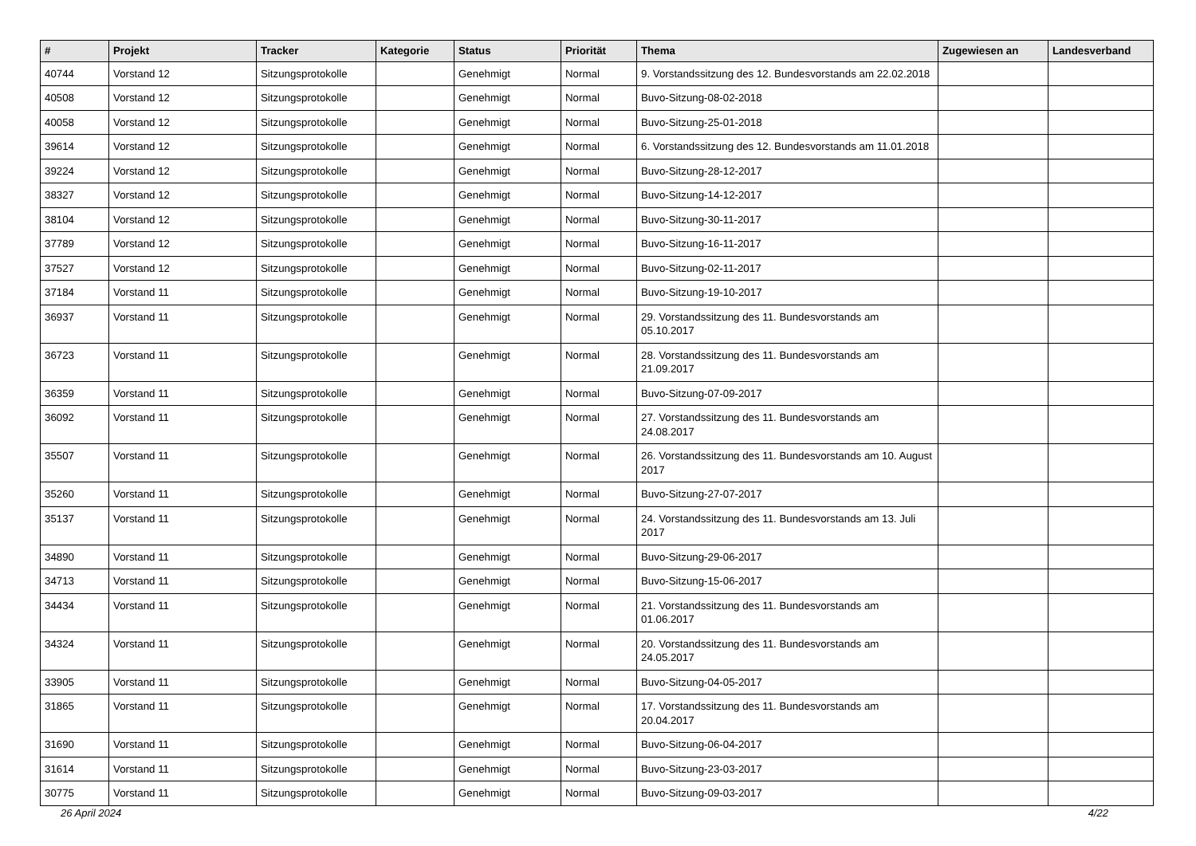| # | Projekt | Tracker | Kategorie | Status | Priorität | Thema | Zugewiesen an | Landesverband |
| --- | --- | --- | --- | --- | --- | --- | --- | --- |
| 40744 | Vorstand 12 | Sitzungsprotokolle | | Genehmigt | Normal | 9. Vorstandssitzung des 12. Bundesvorstands am 22.02.2018 | | |
| 40508 | Vorstand 12 | Sitzungsprotokolle | | Genehmigt | Normal | Buvo-Sitzung-08-02-2018 | | |
| 40058 | Vorstand 12 | Sitzungsprotokolle | | Genehmigt | Normal | Buvo-Sitzung-25-01-2018 | | |
| 39614 | Vorstand 12 | Sitzungsprotokolle | | Genehmigt | Normal | 6. Vorstandssitzung des 12. Bundesvorstands am 11.01.2018 | | |
| 39224 | Vorstand 12 | Sitzungsprotokolle | | Genehmigt | Normal | Buvo-Sitzung-28-12-2017 | | |
| 38327 | Vorstand 12 | Sitzungsprotokolle | | Genehmigt | Normal | Buvo-Sitzung-14-12-2017 | | |
| 38104 | Vorstand 12 | Sitzungsprotokolle | | Genehmigt | Normal | Buvo-Sitzung-30-11-2017 | | |
| 37789 | Vorstand 12 | Sitzungsprotokolle | | Genehmigt | Normal | Buvo-Sitzung-16-11-2017 | | |
| 37527 | Vorstand 12 | Sitzungsprotokolle | | Genehmigt | Normal | Buvo-Sitzung-02-11-2017 | | |
| 37184 | Vorstand 11 | Sitzungsprotokolle | | Genehmigt | Normal | Buvo-Sitzung-19-10-2017 | | |
| 36937 | Vorstand 11 | Sitzungsprotokolle | | Genehmigt | Normal | 29. Vorstandssitzung des 11. Bundesvorstands am 05.10.2017 | | |
| 36723 | Vorstand 11 | Sitzungsprotokolle | | Genehmigt | Normal | 28. Vorstandssitzung des 11. Bundesvorstands am 21.09.2017 | | |
| 36359 | Vorstand 11 | Sitzungsprotokolle | | Genehmigt | Normal | Buvo-Sitzung-07-09-2017 | | |
| 36092 | Vorstand 11 | Sitzungsprotokolle | | Genehmigt | Normal | 27. Vorstandssitzung des 11. Bundesvorstands am 24.08.2017 | | |
| 35507 | Vorstand 11 | Sitzungsprotokolle | | Genehmigt | Normal | 26. Vorstandssitzung des 11. Bundesvorstands am 10. August 2017 | | |
| 35260 | Vorstand 11 | Sitzungsprotokolle | | Genehmigt | Normal | Buvo-Sitzung-27-07-2017 | | |
| 35137 | Vorstand 11 | Sitzungsprotokolle | | Genehmigt | Normal | 24. Vorstandssitzung des 11. Bundesvorstands am 13. Juli 2017 | | |
| 34890 | Vorstand 11 | Sitzungsprotokolle | | Genehmigt | Normal | Buvo-Sitzung-29-06-2017 | | |
| 34713 | Vorstand 11 | Sitzungsprotokolle | | Genehmigt | Normal | Buvo-Sitzung-15-06-2017 | | |
| 34434 | Vorstand 11 | Sitzungsprotokolle | | Genehmigt | Normal | 21. Vorstandssitzung des 11. Bundesvorstands am 01.06.2017 | | |
| 34324 | Vorstand 11 | Sitzungsprotokolle | | Genehmigt | Normal | 20. Vorstandssitzung des 11. Bundesvorstands am 24.05.2017 | | |
| 33905 | Vorstand 11 | Sitzungsprotokolle | | Genehmigt | Normal | Buvo-Sitzung-04-05-2017 | | |
| 31865 | Vorstand 11 | Sitzungsprotokolle | | Genehmigt | Normal | 17. Vorstandssitzung des 11. Bundesvorstands am 20.04.2017 | | |
| 31690 | Vorstand 11 | Sitzungsprotokolle | | Genehmigt | Normal | Buvo-Sitzung-06-04-2017 | | |
| 31614 | Vorstand 11 | Sitzungsprotokolle | | Genehmigt | Normal | Buvo-Sitzung-23-03-2017 | | |
| 30775 | Vorstand 11 | Sitzungsprotokolle | | Genehmigt | Normal | Buvo-Sitzung-09-03-2017 | | |
26 April 2024 4/22